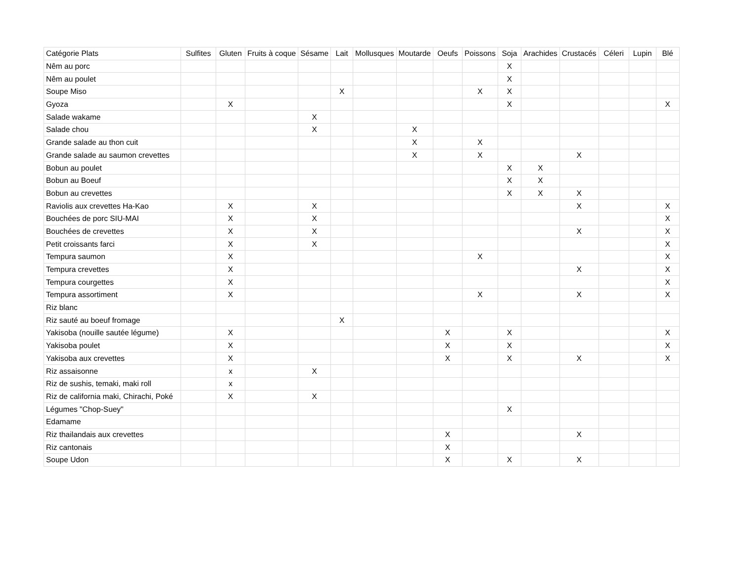| Catégorie Plats | Sulfites | Gluten | Fruits à coque | Sésame | Lait | Mollusques | Moutarde | Oeufs | Poissons | Soja | Arachides | Crustacés | Céleri | Lupin | Blé |
| --- | --- | --- | --- | --- | --- | --- | --- | --- | --- | --- | --- | --- | --- | --- | --- |
| Nêm au porc | | | | | | | | | | X | | | | | |
| Nêm au poulet | | | | | | | | | | X | | | | | |
| Soupe Miso | | | | | X | | | | X | X | | | | | |
| Gyoza | | X | | | | | | | | X | | | | | X |
| Salade wakame | | | | X | | | | | | | | | | | |
| Salade chou | | | | X | | | X | | | | | | | | |
| Grande salade au thon cuit | | | | | | | X | | X | | | | | | |
| Grande salade au saumon crevettes | | | | | | | X | | X | | | X | | | |
| Bobun au poulet | | | | | | | | | | X | X | | | | |
| Bobun au Boeuf | | | | | | | | | | X | X | | | | |
| Bobun au crevettes | | | | | | | | | | X | X | X | | | |
| Raviolis aux crevettes Ha-Kao | | X | | X | | | | | | | | X | | | X |
| Bouchées de porc SIU-MAI | | X | | X | | | | | | | | | | | X |
| Bouchées de crevettes | | X | | X | | | | | | | | X | | | X |
| Petit croissants farci | | X | | X | | | | | | | | | | | X |
| Tempura saumon | | X | | | | | | | X | | | | | | X |
| Tempura crevettes | | X | | | | | | | | | | X | | | X |
| Tempura courgettes | | X | | | | | | | | | | | | | X |
| Tempura assortiment | | X | | | | | | | X | | | X | | | X |
| Riz blanc | | | | | | | | | | | | | | | |
| Riz sauté au boeuf fromage | | | | | X | | | | | | | | | | |
| Yakisoba (nouille sautée légume) | | X | | | | | | X | | X | | | | | X |
| Yakisoba poulet | | X | | | | | | X | | X | | | | | X |
| Yakisoba aux crevettes | | X | | | | | | X | | X | | X | | | X |
| Riz assaisonne | | x | | X | | | | | | | | | | | |
| Riz de sushis, temaki, maki roll | | x | | | | | | | | | | | | | |
| Riz de california maki, Chirachi, Poké | | X | | X | | | | | | | | | | | |
| Légumes "Chop-Suey" | | | | | | | | | | X | | | | | |
| Edamame | | | | | | | | | | | | | | | |
| Riz thailandais aux crevettes | | | | | | | | X | | | | X | | | |
| Riz cantonais | | | | | | | | X | | | | | | | |
| Soupe Udon | | | | | | | | X | | X | | X | | | |